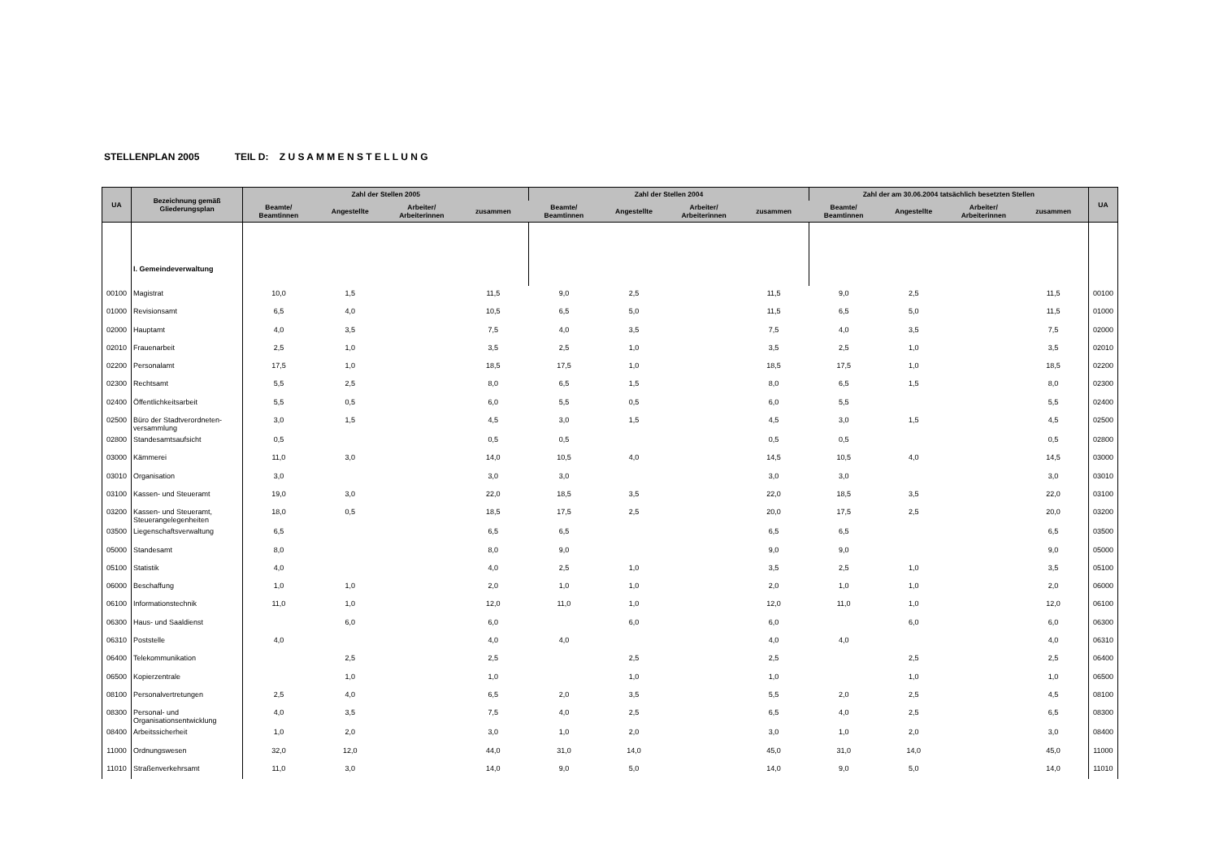STELLENPLAN 2005 TEIL D: Z U S A M M E N S T E L L U N G
| UA | Bezeichnung gemäß Gliederungsplan | Zahl der Stellen 2005 | | | | Zahl der Stellen 2004 | | | | Zahl der am 30.06.2004 tatsächlich besetzten Stellen | | | | UA |
| --- | --- | --- | --- | --- | --- | --- | --- | --- | --- | --- | --- | --- | --- | --- |
| | | Beamte/ Beamtinnen | Angestellte | Arbeiter/ Arbeiterinnen | zusammen | Beamte/ Beamtinnen | Angestellte | Arbeiter/ Arbeiterinnen | zusammen | Beamte/ Beamtinnen | Angestellte | Arbeiter/ Arbeiterinnen | zusammen | |
| | I. Gemeindeverwaltung | | | | | | | | | | | | | |
| 00100 | Magistrat | 10,0 | 1,5 | | 11,5 | 9,0 | 2,5 | | 11,5 | 9,0 | 2,5 | | 11,5 | 00100 |
| 01000 | Revisionsamt | 6,5 | 4,0 | | 10,5 | 6,5 | 5,0 | | 11,5 | 6,5 | 5,0 | | 11,5 | 01000 |
| 02000 | Hauptamt | 4,0 | 3,5 | | 7,5 | 4,0 | 3,5 | | 7,5 | 4,0 | 3,5 | | 7,5 | 02000 |
| 02010 | Frauenarbeit | 2,5 | 1,0 | | 3,5 | 2,5 | 1,0 | | 3,5 | 2,5 | 1,0 | | 3,5 | 02010 |
| 02200 | Personalamt | 17,5 | 1,0 | | 18,5 | 17,5 | 1,0 | | 18,5 | 17,5 | 1,0 | | 18,5 | 02200 |
| 02300 | Rechtsamt | 5,5 | 2,5 | | 8,0 | 6,5 | 1,5 | | 8,0 | 6,5 | 1,5 | | 8,0 | 02300 |
| 02400 | Öffentlichkeitsarbeit | 5,5 | 0,5 | | 6,0 | 5,5 | 0,5 | | 6,0 | 5,5 | | | 5,5 | 02400 |
| 02500 | Büro der Stadtverordneten-versammlung | 3,0 | 1,5 | | 4,5 | 3,0 | 1,5 | | 4,5 | 3,0 | 1,5 | | 4,5 | 02500 |
| 02800 | Standesamtsaufsicht | 0,5 | | | 0,5 | 0,5 | | | 0,5 | 0,5 | | | 0,5 | 02800 |
| 03000 | Kämmerei | 11,0 | 3,0 | | 14,0 | 10,5 | 4,0 | | 14,5 | 10,5 | 4,0 | | 14,5 | 03000 |
| 03010 | Organisation | 3,0 | | | 3,0 | 3,0 | | | 3,0 | 3,0 | | | 3,0 | 03010 |
| 03100 | Kassen- und Steueramt | 19,0 | 3,0 | | 22,0 | 18,5 | 3,5 | | 22,0 | 18,5 | 3,5 | | 22,0 | 03100 |
| 03200 | Kassen- und Steueramt, Steuerangelegenheiten | 18,0 | 0,5 | | 18,5 | 17,5 | 2,5 | | 20,0 | 17,5 | 2,5 | | 20,0 | 03200 |
| 03500 | Liegenschaftsverwaltung | 6,5 | | | 6,5 | 6,5 | | | 6,5 | 6,5 | | | 6,5 | 03500 |
| 05000 | Standesamt | 8,0 | | | 8,0 | 9,0 | | | 9,0 | 9,0 | | | 9,0 | 05000 |
| 05100 | Statistik | 4,0 | | | 4,0 | 2,5 | 1,0 | | 3,5 | 2,5 | 1,0 | | 3,5 | 05100 |
| 06000 | Beschaffung | 1,0 | 1,0 | | 2,0 | 1,0 | 1,0 | | 2,0 | 1,0 | 1,0 | | 2,0 | 06000 |
| 06100 | Informationstechnik | 11,0 | 1,0 | | 12,0 | 11,0 | 1,0 | | 12,0 | 11,0 | 1,0 | | 12,0 | 06100 |
| 06300 | Haus- und Saaldienst | | 6,0 | | 6,0 | | 6,0 | | 6,0 | | 6,0 | | 6,0 | 06300 |
| 06310 | Poststelle | 4,0 | | | 4,0 | 4,0 | | | 4,0 | 4,0 | | | 4,0 | 06310 |
| 06400 | Telekommunikation | | 2,5 | | 2,5 | | 2,5 | | 2,5 | | 2,5 | | 2,5 | 06400 |
| 06500 | Kopierzentrale | | 1,0 | | 1,0 | | 1,0 | | 1,0 | | 1,0 | | 1,0 | 06500 |
| 08100 | Personalvertretungen | 2,5 | 4,0 | | 6,5 | 2,0 | 3,5 | | 5,5 | 2,0 | 2,5 | | 4,5 | 08100 |
| 08300 | Personal- und Organisationsentwicklung | 4,0 | 3,5 | | 7,5 | 4,0 | 2,5 | | 6,5 | 4,0 | 2,5 | | 6,5 | 08300 |
| 08400 | Arbeitssicherheit | 1,0 | 2,0 | | 3,0 | 1,0 | 2,0 | | 3,0 | 1,0 | 2,0 | | 3,0 | 08400 |
| 11000 | Ordnungswesen | 32,0 | 12,0 | | 44,0 | 31,0 | 14,0 | | 45,0 | 31,0 | 14,0 | | 45,0 | 11000 |
| 11010 | Straßenverkehrsamt | 11,0 | 3,0 | | 14,0 | 9,0 | 5,0 | | 14,0 | 9,0 | 5,0 | | 14,0 | 11010 |